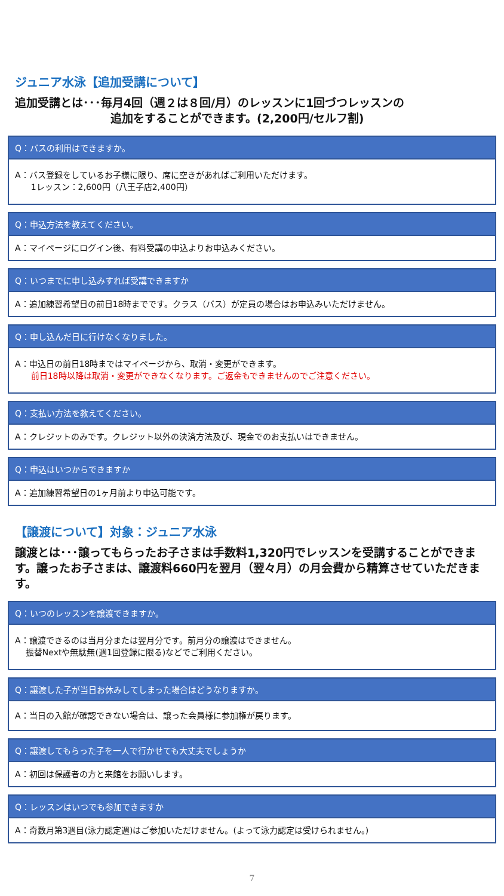ジュニア水泳【追加受講について】
追加受講とは･･･毎月4回（週２は８回/月）のレッスンに1回づつレッスンの
追加をすることができます。(2,200円/セルフ割)
Q：バスの利用はできますか。
A：バス登録をしているお子様に限り、席に空きがあればご利用いただけます。
1レッスン：2,600円（八王子店2,400円）
Q：申込方法を教えてください。
A：マイページにログイン後、有料受講の申込よりお申込みください。
Q：いつまでに申し込みすれば受講できますか
A：追加練習希望日の前日18時までです。クラス（バス）が定員の場合はお申込みいただけません。
Q：申し込んだ日に行けなくなりました。
A：申込日の前日18時まではマイページから、取消・変更ができます。
前日18時以降は取消・変更ができなくなります。ご返金もできませんのでご注意ください。
Q：支払い方法を教えてください。
A：クレジットのみです。クレジット以外の決済方法及び、現金でのお支払いはできません。
Q：申込はいつからできますか
A：追加練習希望日の1ヶ月前より申込可能です。
【譲渡について】対象：ジュニア水泳
譲渡とは･･･譲ってもらったお子さまは手数料1,320円でレッスンを受講することができます。譲ったお子さまは、譲渡料660円を翌月（翌々月）の月会費から精算させていただきます。
Q：いつのレッスンを譲渡できますか。
A：譲渡できるのは当月分または翌月分です。前月分の譲渡はできません。
振替Nextや無駄無(週1回登録に限る)などでご利用ください。
Q：譲渡した子が当日お休みしてしまった場合はどうなりますか。
A：当日の入館が確認できない場合は、譲った会員様に参加権が戻ります。
Q：譲渡してもらった子を一人で行かせても大丈夫でしょうか
A：初回は保護者の方と来館をお願いします。
Q：レッスンはいつでも参加できますか
A：奇数月第3週目(泳力認定週)はご参加いただけません。(よって泳力認定は受けられません。)
7